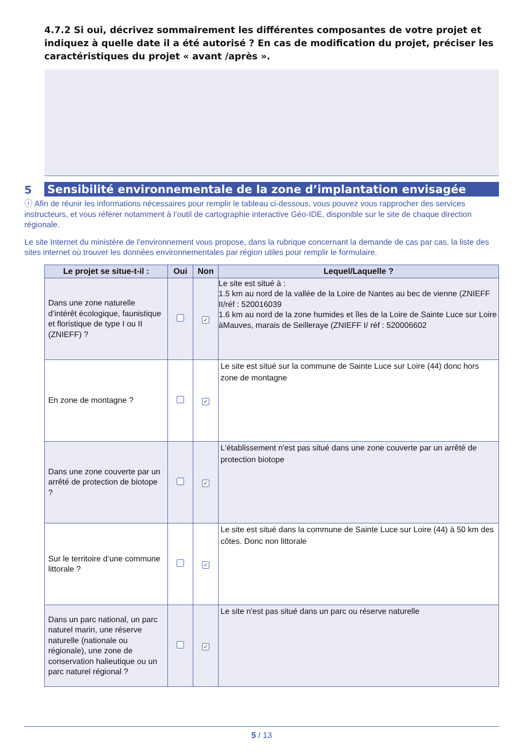4.7.2 Si oui, décrivez sommairement les différentes composantes de votre projet et indiquez à quelle date il a été autorisé ? En cas de modification du projet, préciser les caractéristiques du projet « avant /après ».
5 Sensibilité environnementale de la zone d’implantation envisagée
ⓘ Afin de réunir les informations nécessaires pour remplir le tableau ci-dessous, vous pouvez vous rapprocher des services instructeurs, et vous référer notamment à l’outil de cartographie interactive Géo-IDE, disponible sur le site de chaque direction régionale.
Le site Internet du ministère de l’environnement vous propose, dans la rubrique concernant la demande de cas par cas, la liste des sites internet où trouver les données environnementales par région utiles pour remplir le formulaire.
| Le projet se situe-t-il : | Oui | Non | Lequel/Laquelle ? |
| --- | --- | --- | --- |
| Dans une zone naturelle d’intérêt écologique, faunistique et floristique de type I ou II (ZNIEFF) ? | | ✓ | Le site est situé à : 1.5 km au nord de la vallée de la Loire de Nantes au bec de vienne (ZNIEFF II/réf : 520016039 1.6 km au nord de la zone humides et îles de la Loire de Sainte Luce sur Loire àMauves, marais de Seilleraye (ZNIEFF I/ réf : 520006602 |
| En zone de montagne ? | | ✓ | Le site est situé sur la commune de Sainte Luce sur Loire (44) donc hors zone de montagne |
| Dans une zone couverte par un arrêté de protection de biotope ? | | ✓ | L'établissement n'est pas situé dans une zone couverte par un arrêté de protection biotope |
| Sur le territoire d’une commune littorale ? | | ✓ | Le site est situé dans la commune de Sainte Luce sur Loire (44) à 50 km des côtes. Donc non littorale |
| Dans un parc national, un parc naturel marin, une réserve naturelle (nationale ou régionale), une zone de conservation halieutique ou un parc naturel régional ? | | ✓ | Le site n'est pas situé dans un parc ou réserve naturelle |
5 / 13